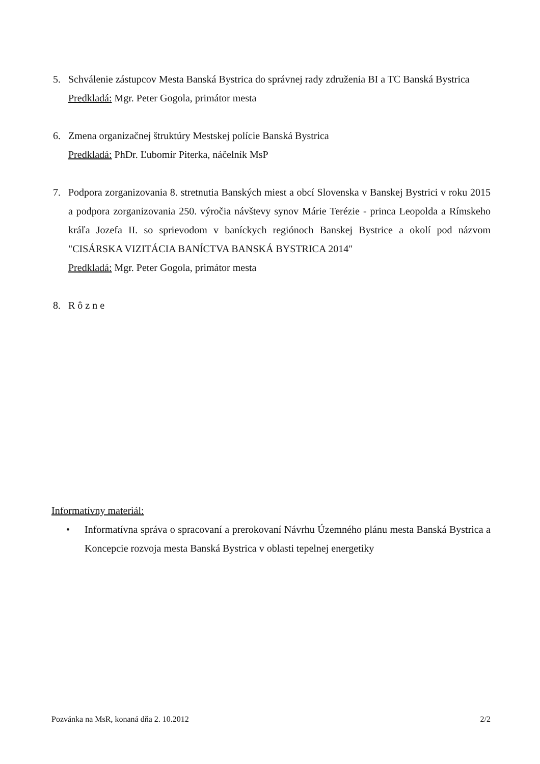5. Schválenie zástupcov Mesta Banská Bystrica do správnej rady združenia BI a TC Banská Bystrica
Predkladá: Mgr. Peter Gogola, primátor mesta
6. Zmena organizačnej štruktúry Mestskej polície Banská Bystrica
Predkladá: PhDr. Ľubomír Piterka, náčelník MsP
7. Podpora zorganizovania 8. stretnutia Banských miest a obcí Slovenska v Banskej Bystrici v roku 2015 a podpora zorganizovania 250. výročia návštevy synov Márie Terézie - princa Leopolda a Rímskeho kráľa Jozefa II. so sprievodom v baníckych regiónoch Banskej Bystrice a okolí pod názvom "CISÁRSKA VIZITÁCIA BANÍCTVA BANSKÁ BYSTRICA 2014"
Predkladá: Mgr. Peter Gogola, primátor mesta
8. R ô z n e
Informatívny materiál:
• Informatívna správa o spracovaní a prerokovaní Návrhu Územného plánu mesta Banská Bystrica a Koncepcie rozvoja mesta Banská Bystrica v oblasti tepelnej energetiky
Pozvánka na MsR, konaná dňa 2. 10.2012 2/2